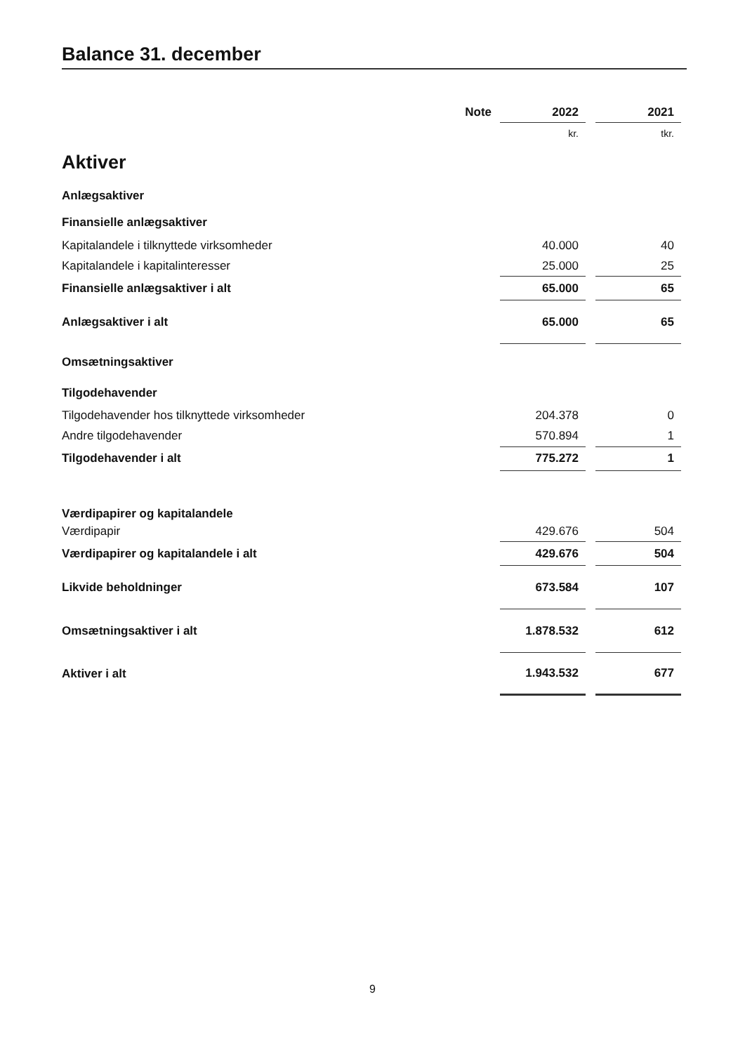Balance 31. december
| | Note | 2022 | | 2021 |
| --- | --- | --- | --- | --- |
| | | kr. | | tkr. |
| Aktiver | | | | |
| Anlægsaktiver | | | | |
| Finansielle anlægsaktiver | | | | |
| Kapitalandele i tilknyttede virksomheder | | 40.000 | | 40 |
| Kapitalandele i kapitalinteresser | | 25.000 | | 25 |
| Finansielle anlægsaktiver i alt | | 65.000 | | 65 |
| Anlægsaktiver i alt | | 65.000 | | 65 |
| Omsætningsaktiver | | | | |
| Tilgodehavender | | | | |
| Tilgodehavender hos tilknyttede virksomheder | | 204.378 | | 0 |
| Andre tilgodehavender | | 570.894 | | 1 |
| Tilgodehavender i alt | | 775.272 | | 1 |
| Værdipapirer og kapitalandele | | | | |
| Værdipapir | | 429.676 | | 504 |
| Værdipapirer og kapitalandele i alt | | 429.676 | | 504 |
| Likvide beholdninger | | 673.584 | | 107 |
| Omsætningsaktiver i alt | | 1.878.532 | | 612 |
| Aktiver i alt | | 1.943.532 | | 677 |
9